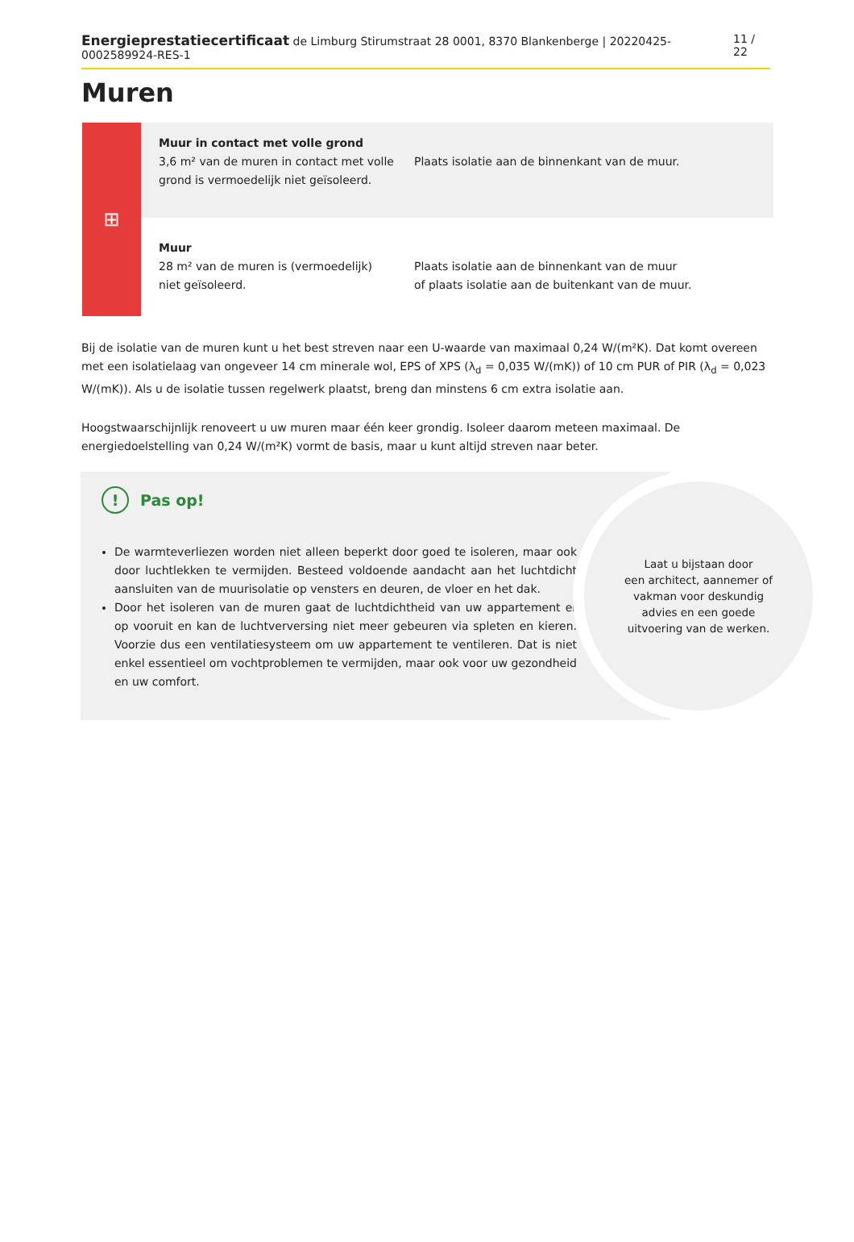Energieprestatiecertificaat de Limburg Stirumstraat 28 0001, 8370 Blankenberge | 20220425-0002589924-RES-1 11 / 22
Muren
⊞
Muur in contact met volle grond
3,6 m² van de muren in contact met volle grond is vermoedelijk niet geïsoleerd.
Plaats isolatie aan de binnenkant van de muur.
Muur
28 m² van de muren is (vermoedelijk) niet geïsoleerd.
Plaats isolatie aan de binnenkant van de muur
of plaats isolatie aan de buitenkant van de muur.
Bij de isolatie van de muren kunt u het best streven naar een U-waarde van maximaal 0,24 W/(m²K). Dat komt overeen met een isolatielaag van ongeveer 14 cm minerale wol, EPS of XPS (λ<sub>d</sub> = 0,035 W/(mK)) of 10 cm PUR of PIR (λ<sub>d</sub> = 0,023 W/(mK)). Als u de isolatie tussen regelwerk plaatst, breng dan minstens 6 cm extra isolatie aan.
Hoogstwaarschijnlijk renoveert u uw muren maar één keer grondig. Isoleer daarom meteen maximaal. De energiedoelstelling van 0,24 W/(m²K) vormt de basis, maar u kunt altijd streven naar beter.
! Pas op!
De warmteverliezen worden niet alleen beperkt door goed te isoleren, maar ook door luchtlekken te vermijden. Besteed voldoende aandacht aan het luchtdicht aansluiten van de muurisolatie op vensters en deuren, de vloer en het dak.
Door het isoleren van de muren gaat de luchtdichtheid van uw appartement er op vooruit en kan de luchtverversing niet meer gebeuren via spleten en kieren. Voorzie dus een ventilatiesysteem om uw appartement te ventileren. Dat is niet enkel essentieel om vochtproblemen te vermijden, maar ook voor uw gezondheid en uw comfort.
Laat u bijstaan door
een architect, aannemer of
vakman voor deskundig
advies en een goede
uitvoering van de werken.